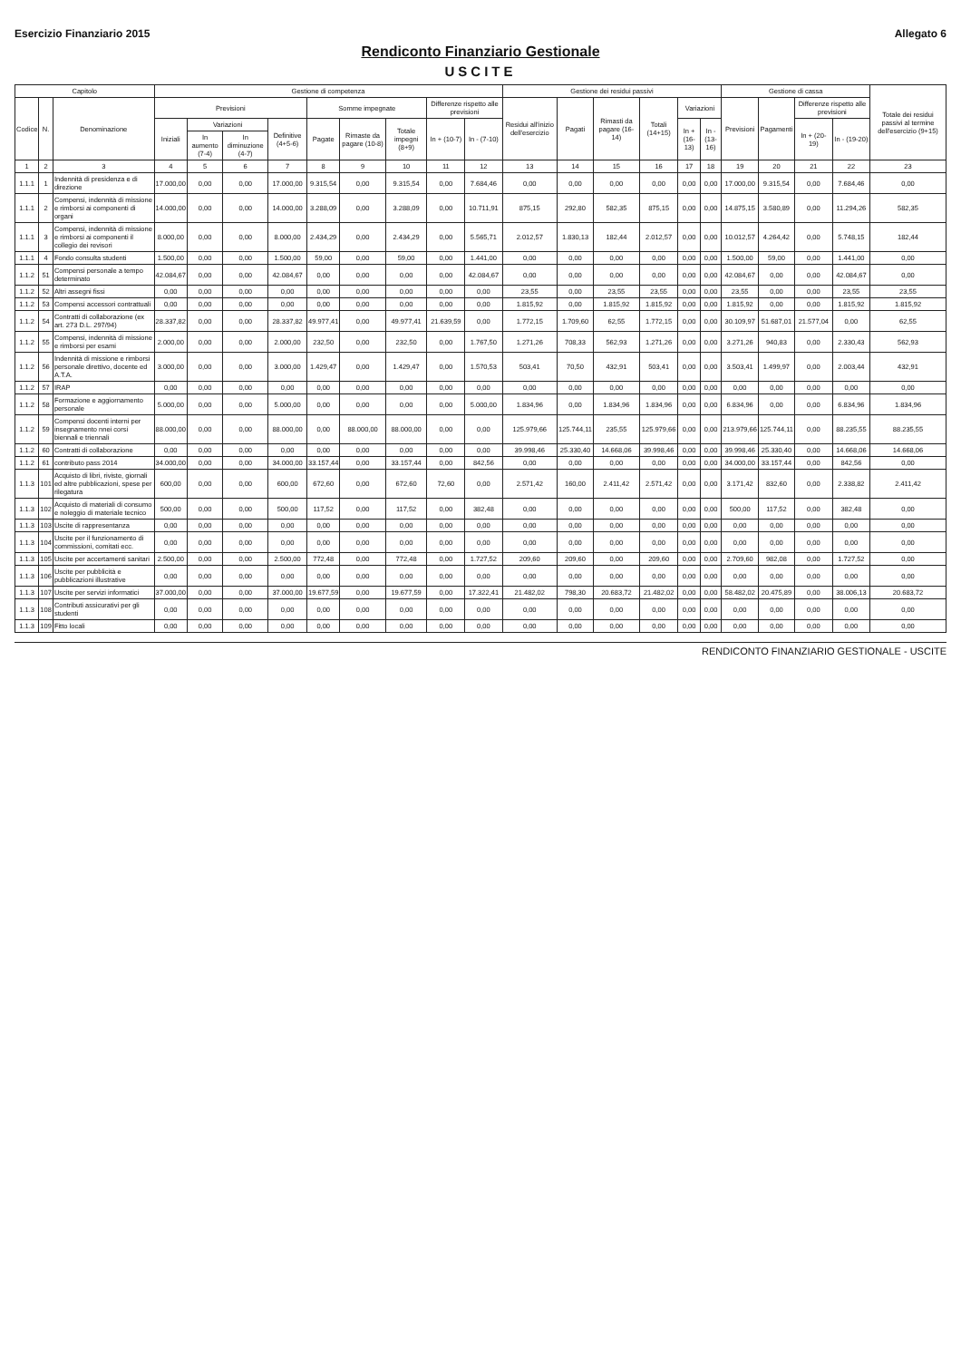Esercizio Finanziario 2015 Allegato 6
Rendiconto Finanziario Gestionale
USCITE
| Capitolo | | | Gestione di competenza | | | | | | | | | Gestione dei residui passivi | | | | | | Gestione di cassa | | | | Totale dei residui passivi al termine dell'esercizio (9+15) |
| --- | --- | --- | --- | --- | --- | --- | --- | --- | --- | --- | --- | --- | --- | --- | --- | --- | --- | --- | --- | --- | --- | --- |
| Codice | N. | Denominazione | Previsioni | | | | Somme impegnate | | | Differenze rispetto alle previsioni | | Residui all'inizio dell'esercizio | Pagati | Rimasti da pagare (16-14) | Totali (14+15) | Variazioni | | Previsioni | Pagamenti | Differenze rispetto alle previsioni | | |
| | | | Iniziali | Variazioni | | Definitive (4+5-6) | Pagate | Rimaste da pagare (10-8) | Totale impegni (8+9) | In + (10-7) | In - (7-10) | | | | | In + (16-13) | In - (13-16) | | | In + (20-19) | In - (19-20) | |
| | | | | In aumento (7-4) | In diminuzione (4-7) | | | | | | | | | | | | | | | | | |
| 1 | 2 | 3 | 4 | 5 | 6 | 7 | 8 | 9 | 10 | 11 | 12 | 13 | 14 | 15 | 16 | 17 | 18 | 19 | 20 | 21 | 22 | 23 |
| 1.1.1 | 1 | Indennità di presidenza e di direzione | 17.000,00 | 0,00 | 0,00 | 17.000,00 | 9.315,54 | 0,00 | 9.315,54 | 0,00 | 7.684,46 | 0,00 | 0,00 | 0,00 | 0,00 | 0,00 | 0,00 | 17.000,00 | 9.315,54 | 0,00 | 7.684,46 | 0,00 |
| 1.1.1 | 2 | Compensi, indennità di missione e rimborsi ai componenti di organi | 14.000,00 | 0,00 | 0,00 | 14.000,00 | 3.288,09 | 0,00 | 3.288,09 | 0,00 | 10.711,91 | 875,15 | 292,80 | 582,35 | 875,15 | 0,00 | 0,00 | 14.875,15 | 3.580,89 | 0,00 | 11.294,26 | 582,35 |
| 1.1.1 | 3 | Compensi, indennità di missione e rimborsi ai componenti il collegio dei revisori | 8.000,00 | 0,00 | 0,00 | 8.000,00 | 2.434,29 | 0,00 | 2.434,29 | 0,00 | 5.565,71 | 2.012,57 | 1.830,13 | 182,44 | 2.012,57 | 0,00 | 0,00 | 10.012,57 | 4.264,42 | 0,00 | 5.748,15 | 182,44 |
| 1.1.1 | 4 | Fondo consulta studenti | 1.500,00 | 0,00 | 0,00 | 1.500,00 | 59,00 | 0,00 | 59,00 | 0,00 | 1.441,00 | 0,00 | 0,00 | 0,00 | 0,00 | 0,00 | 0,00 | 1.500,00 | 59,00 | 0,00 | 1.441,00 | 0,00 |
| 1.1.2 | 51 | Compensi personale a tempo determinato | 42.084,67 | 0,00 | 0,00 | 42.084,67 | 0,00 | 0,00 | 0,00 | 0,00 | 42.084,67 | 0,00 | 0,00 | 0,00 | 0,00 | 0,00 | 0,00 | 42.084,67 | 0,00 | 0,00 | 42.084,67 | 0,00 |
| 1.1.2 | 52 | Altri assegni fissi | 0,00 | 0,00 | 0,00 | 0,00 | 0,00 | 0,00 | 0,00 | 0,00 | 0,00 | 23,55 | 0,00 | 23,55 | 23,55 | 0,00 | 0,00 | 23,55 | 0,00 | 0,00 | 23,55 | 23,55 |
| 1.1.2 | 53 | Compensi accessori contrattuali | 0,00 | 0,00 | 0,00 | 0,00 | 0,00 | 0,00 | 0,00 | 0,00 | 0,00 | 1.815,92 | 0,00 | 1.815,92 | 1.815,92 | 0,00 | 0,00 | 1.815,92 | 0,00 | 0,00 | 1.815,92 | 1.815,92 |
| 1.1.2 | 54 | Contratti di collaborazione (ex art. 273 D.L. 297/94) | 28.337,82 | 0,00 | 0,00 | 28.337,82 | 49.977,41 | 0,00 | 49.977,41 | 21.639,59 | 0,00 | 1.772,15 | 1.709,60 | 62,55 | 1.772,15 | 0,00 | 0,00 | 30.109,97 | 51.687,01 | 21.577,04 | 0,00 | 62,55 |
| 1.1.2 | 55 | Compensi, indennità di missione e rimborsi per esami | 2.000,00 | 0,00 | 0,00 | 2.000,00 | 232,50 | 0,00 | 232,50 | 0,00 | 1.767,50 | 1.271,26 | 708,33 | 562,93 | 1.271,26 | 0,00 | 0,00 | 3.271,26 | 940,83 | 0,00 | 2.330,43 | 562,93 |
| 1.1.2 | 56 | Indennità di missione e rimborsi personale direttivo, docente ed A.T.A. | 3.000,00 | 0,00 | 0,00 | 3.000,00 | 1.429,47 | 0,00 | 1.429,47 | 0,00 | 1.570,53 | 503,41 | 70,50 | 432,91 | 503,41 | 0,00 | 0,00 | 3.503,41 | 1.499,97 | 0,00 | 2.003,44 | 432,91 |
| 1.1.2 | 57 | IRAP | 0,00 | 0,00 | 0,00 | 0,00 | 0,00 | 0,00 | 0,00 | 0,00 | 0,00 | 0,00 | 0,00 | 0,00 | 0,00 | 0,00 | 0,00 | 0,00 | 0,00 | 0,00 | 0,00 | 0,00 |
| 1.1.2 | 58 | Formazione e aggiornamento personale | 5.000,00 | 0,00 | 0,00 | 5.000,00 | 0,00 | 0,00 | 0,00 | 0,00 | 5.000,00 | 1.834,96 | 0,00 | 1.834,96 | 1.834,96 | 0,00 | 0,00 | 6.834,96 | 0,00 | 0,00 | 6.834,96 | 1.834,96 |
| 1.1.2 | 59 | Compensi docenti interni per insegnamento nnei corsi biennali e triennali | 88.000,00 | 0,00 | 0,00 | 88.000,00 | 0,00 | 88.000,00 | 88.000,00 | 0,00 | 0,00 | 125.979,66 | 125.744,11 | 235,55 | 125.979,66 | 0,00 | 0,00 | 213.979,66 | 125.744,11 | 0,00 | 88.235,55 | 88.235,55 |
| 1.1.2 | 60 | Contratti di collaborazione | 0,00 | 0,00 | 0,00 | 0,00 | 0,00 | 0,00 | 0,00 | 0,00 | 0,00 | 39.998,46 | 25.330,40 | 14.668,06 | 39.998,46 | 0,00 | 0,00 | 39.998,46 | 25.330,40 | 0,00 | 14.668,06 | 14.668,06 |
| 1.1.2 | 61 | contributo pass 2014 | 34.000,00 | 0,00 | 0,00 | 34.000,00 | 33.157,44 | 0,00 | 33.157,44 | 0,00 | 842,56 | 0,00 | 0,00 | 0,00 | 0,00 | 0,00 | 0,00 | 34.000,00 | 33.157,44 | 0,00 | 842,56 | 0,00 |
| 1.1.3 | 101 | Acquisto di libri, riviste, giornali ed altre pubblicazioni, spese per rilegatura | 600,00 | 0,00 | 0,00 | 600,00 | 672,60 | 0,00 | 672,60 | 72,60 | 0,00 | 2.571,42 | 160,00 | 2.411,42 | 2.571,42 | 0,00 | 0,00 | 3.171,42 | 832,60 | 0,00 | 2.338,82 | 2.411,42 |
| 1.1.3 | 102 | Acquisto di materiali di consumo e noleggio di materiale tecnico | 500,00 | 0,00 | 0,00 | 500,00 | 117,52 | 0,00 | 117,52 | 0,00 | 382,48 | 0,00 | 0,00 | 0,00 | 0,00 | 0,00 | 0,00 | 500,00 | 117,52 | 0,00 | 382,48 | 0,00 |
| 1.1.3 | 103 | Uscite di rappresentanza | 0,00 | 0,00 | 0,00 | 0,00 | 0,00 | 0,00 | 0,00 | 0,00 | 0,00 | 0,00 | 0,00 | 0,00 | 0,00 | 0,00 | 0,00 | 0,00 | 0,00 | 0,00 | 0,00 | 0,00 |
| 1.1.3 | 104 | Uscite per il funzionamento di commissioni, comitati ecc. | 0,00 | 0,00 | 0,00 | 0,00 | 0,00 | 0,00 | 0,00 | 0,00 | 0,00 | 0,00 | 0,00 | 0,00 | 0,00 | 0,00 | 0,00 | 0,00 | 0,00 | 0,00 | 0,00 | 0,00 |
| 1.1.3 | 105 | Uscite per accertamenti sanitari | 2.500,00 | 0,00 | 0,00 | 2.500,00 | 772,48 | 0,00 | 772,48 | 0,00 | 1.727,52 | 209,60 | 209,60 | 0,00 | 209,60 | 0,00 | 0,00 | 2.709,60 | 982,08 | 0,00 | 1.727,52 | 0,00 |
| 1.1.3 | 106 | Uscite per pubblicità e pubblicazioni illustrative | 0,00 | 0,00 | 0,00 | 0,00 | 0,00 | 0,00 | 0,00 | 0,00 | 0,00 | 0,00 | 0,00 | 0,00 | 0,00 | 0,00 | 0,00 | 0,00 | 0,00 | 0,00 | 0,00 | 0,00 |
| 1.1.3 | 107 | Uscite per servizi informatici | 37.000,00 | 0,00 | 0,00 | 37.000,00 | 19.677,59 | 0,00 | 19.677,59 | 0,00 | 17.322,41 | 21.482,02 | 798,30 | 20.683,72 | 21.482,02 | 0,00 | 0,00 | 58.482,02 | 20.475,89 | 0,00 | 38.006,13 | 20.683,72 |
| 1.1.3 | 108 | Contributi assicurativi per gli studenti | 0,00 | 0,00 | 0,00 | 0,00 | 0,00 | 0,00 | 0,00 | 0,00 | 0,00 | 0,00 | 0,00 | 0,00 | 0,00 | 0,00 | 0,00 | 0,00 | 0,00 | 0,00 | 0,00 | 0,00 |
| 1.1.3 | 109 | Fitto locali | 0,00 | 0,00 | 0,00 | 0,00 | 0,00 | 0,00 | 0,00 | 0,00 | 0,00 | 0,00 | 0,00 | 0,00 | 0,00 | 0,00 | 0,00 | 0,00 | 0,00 | 0,00 | 0,00 | 0,00 |
RENDICONTO FINANZIARIO GESTIONALE - USCITE